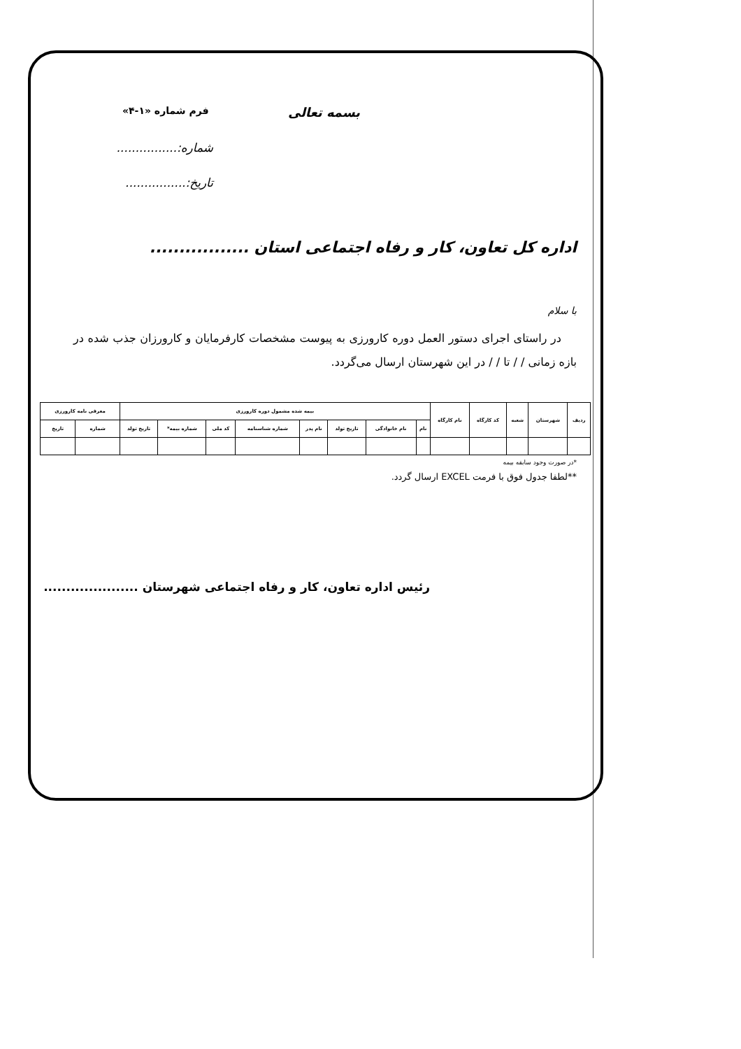بسمه تعالی فرم شماره «۱-۴»
شماره:................
تاریخ:................
اداره کل تعاون، کار و رفاه اجتماعی استان .................
با سلام
در راستای اجرای دستور العمل دوره کارورزی به پیوست مشخصات کارفرمایان و کارورزان جذب شده در بازه زمانی / / تا / / در این شهرستان ارسال می‌گردد.
| ردیف | شهرستان | شعبه | کد کارگاه | نام کارگاه | بیمه شده مشمول دوره کارورزی | | | | | | | | معرفی نامه کارورزی | |
| --- | --- | --- | --- | --- | --- | --- | --- | --- | --- | --- | --- | --- | --- | --- |
| | | | | | نام | نام خانوادگی | تاریخ تولد | نام پدر | شماره شناسنامه | کد ملی | شماره بیمه* | تاریخ تولد | شماره | تاریخ |
*در صورت وجود سابقه بیمه
**لطفا جدول فوق با فرمت EXCEL ارسال گردد.
رئیس اداره تعاون، کار و رفاه اجتماعی شهرستان .....................